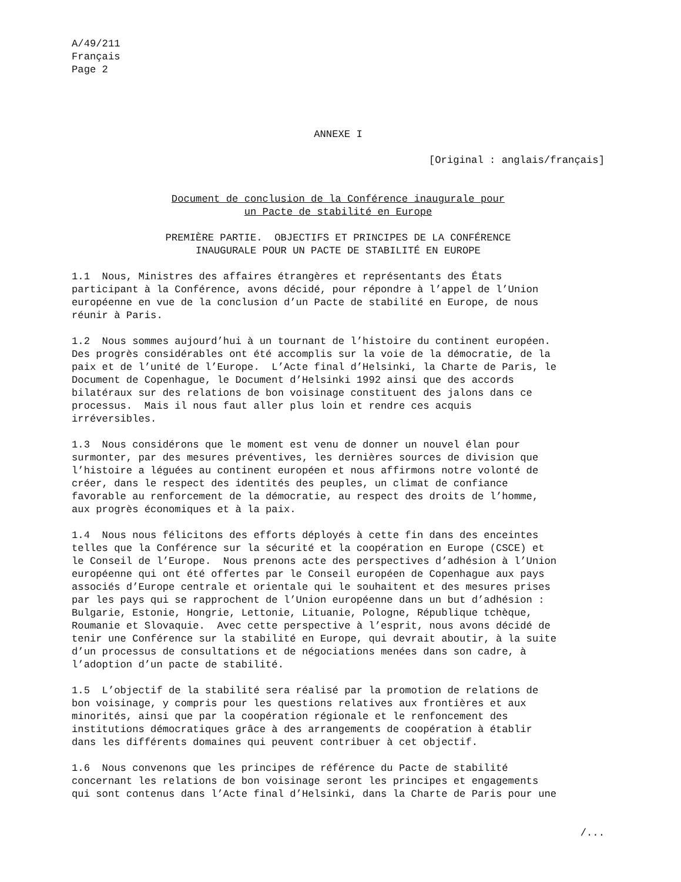A/49/211
Français
Page 2
ANNEXE I
[Original : anglais/français]
Document de conclusion de la Conférence inaugurale pour
un Pacte de stabilité en Europe
PREMIÈRE PARTIE. OBJECTIFS ET PRINCIPES DE LA CONFÉRENCE
INAUGURALE POUR UN PACTE DE STABILITÉ EN EUROPE
1.1 Nous, Ministres des affaires étrangères et représentants des États participant à la Conférence, avons décidé, pour répondre à l’appel de l’Union européenne en vue de la conclusion d’un Pacte de stabilité en Europe, de nous réunir à Paris.
1.2 Nous sommes aujourd’hui à un tournant de l’histoire du continent européen. Des progrès considérables ont été accomplis sur la voie de la démocratie, de la paix et de l’unité de l’Europe. L’Acte final d’Helsinki, la Charte de Paris, le Document de Copenhague, le Document d’Helsinki 1992 ainsi que des accords bilatéraux sur des relations de bon voisinage constituent des jalons dans ce processus. Mais il nous faut aller plus loin et rendre ces acquis irréversibles.
1.3 Nous considérons que le moment est venu de donner un nouvel élan pour surmonter, par des mesures préventives, les dernières sources de division que l’histoire a léguées au continent européen et nous affirmons notre volonté de créer, dans le respect des identités des peuples, un climat de confiance favorable au renforcement de la démocratie, au respect des droits de l’homme, aux progrès économiques et à la paix.
1.4 Nous nous félicitons des efforts déployés à cette fin dans des enceintes telles que la Conférence sur la sécurité et la coopération en Europe (CSCE) et le Conseil de l’Europe. Nous prenons acte des perspectives d’adhésion à l’Union européenne qui ont été offertes par le Conseil européen de Copenhague aux pays associés d’Europe centrale et orientale qui le souhaitent et des mesures prises par les pays qui se rapprochent de l’Union européenne dans un but d’adhésion : Bulgarie, Estonie, Hongrie, Lettonie, Lituanie, Pologne, République tchèque, Roumanie et Slovaquie. Avec cette perspective à l’esprit, nous avons décidé de tenir une Conférence sur la stabilité en Europe, qui devrait aboutir, à la suite d’un processus de consultations et de négociations menées dans son cadre, à l’adoption d’un pacte de stabilité.
1.5 L’objectif de la stabilité sera réalisé par la promotion de relations de bon voisinage, y compris pour les questions relatives aux frontières et aux minorités, ainsi que par la coopération régionale et le renfoncement des institutions démocratiques grâce à des arrangements de coopération à établir dans les différents domaines qui peuvent contribuer à cet objectif.
1.6 Nous convenons que les principes de référence du Pacte de stabilité concernant les relations de bon voisinage seront les principes et engagements qui sont contenus dans l’Acte final d’Helsinki, dans la Charte de Paris pour une
/...